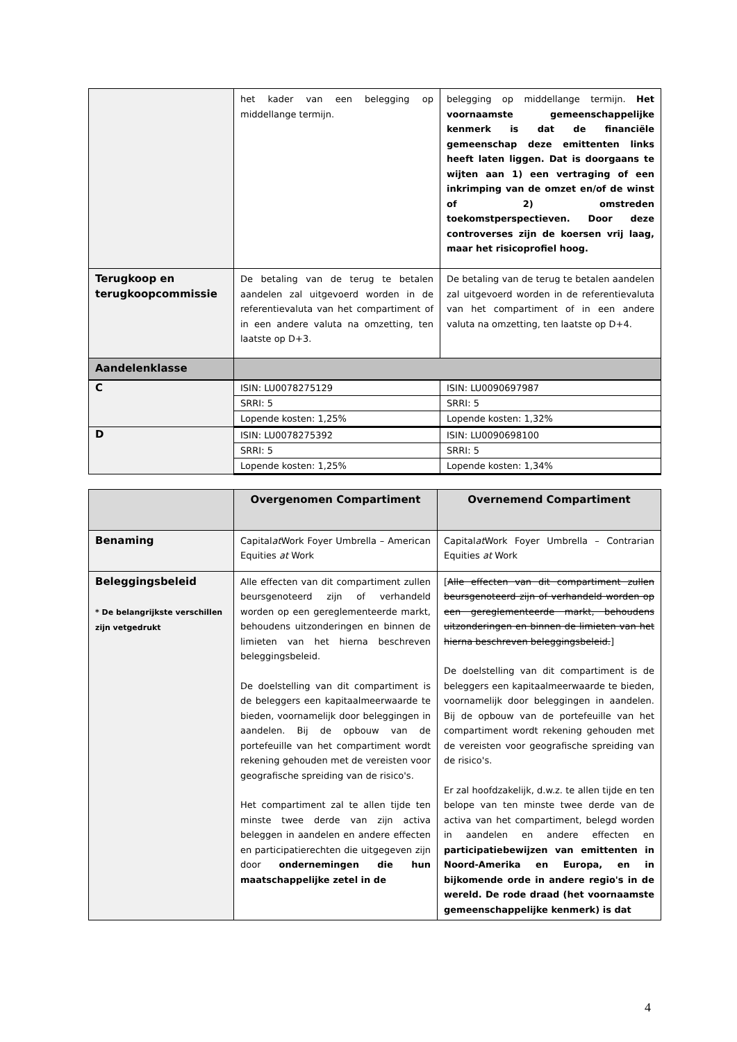| | het kader van een belegging op middellange termijn. | belegging op middellange termijn. Het voornaamste gemeenschappelijke kenmerk is dat de financiële gemeenschap deze emittenten links heeft laten liggen. Dat is doorgaans te wijten aan 1) een vertraging of een inkrimping van de omzet en/of de winst of 2) omstreden toekomstperspectieven. Door deze controverses zijn de koersen vrij laag, maar het risicoprofiel hoog. |
| Terugkoop en terugkoopcommissie | De betaling van de terug te betalen aandelen zal uitgevoerd worden in de referentievaluta van het compartiment of in een andere valuta na omzetting, ten laatste op D+3. | De betaling van de terug te betalen aandelen zal uitgevoerd worden in de referentievaluta van het compartiment of in een andere valuta na omzetting, ten laatste op D+4. |
| Aandelenklasse | | |
| C | ISIN: LU0078275129 | ISIN: LU0090697987 |
| | SRRI: 5 | SRRI: 5 |
| | Lopende kosten: 1,25% | Lopende kosten: 1,32% |
| D | ISIN: LU0078275392 | ISIN: LU0090698100 |
| | SRRI: 5 | SRRI: 5 |
| | Lopende kosten: 1,25% | Lopende kosten: 1,34% |
| | Overgenomen Compartiment | Overnemend Compartiment |
| --- | --- | --- |
| Benaming | Capital at Work Foyer Umbrella – American Equities at Work | Capital at Work Foyer Umbrella – Contrarian Equities at Work |
| Beleggingsbeleid * De belangrijkste verschillen zijn vetgedrukt | Alle effecten van dit compartiment zullen beursgenoteerd zijn of verhandeld worden op een gereglementeerde markt, behoudens uitzonderingen en binnen de limieten van het hierna beschreven beleggingsbeleid. De doelstelling van dit compartiment is de beleggers een kapitaalmeerwaarde te bieden, voornamelijk door beleggingen in aandelen. Bij de opbouw van de portefeuille van het compartiment wordt rekening gehouden met de vereisten voor geografische spreiding van de risico's. Het compartiment zal te allen tijde ten minste twee derde van zijn activa beleggen in aandelen en andere effecten en participatierechten die uitgegeven zijn door ondernemingen die hun maatschappelijke zetel in de | [ Alle effecten van dit compartiment zullen beursgenoteerd zijn of verhandeld worden op een gereglementeerde markt, behoudens uitzonderingen en binnen de limieten van het hierna beschreven beleggingsbeleid. ] De doelstelling van dit compartiment is de beleggers een kapitaalmeerwaarde te bieden, voornamelijk door beleggingen in aandelen. Bij de opbouw van de portefeuille van het compartiment wordt rekening gehouden met de vereisten voor geografische spreiding van de risico's. Er zal hoofdzakelijk, d.w.z. te allen tijde en ten belope van ten minste twee derde van de activa van het compartiment, belegd worden in aandelen en andere effecten en participatiebewijzen van emittenten in Noord-Amerika en Europa, en in bijkomende orde in andere regio's in de wereld. De rode draad (het voornaamste gemeenschappelijke kenmerk) is dat |
4